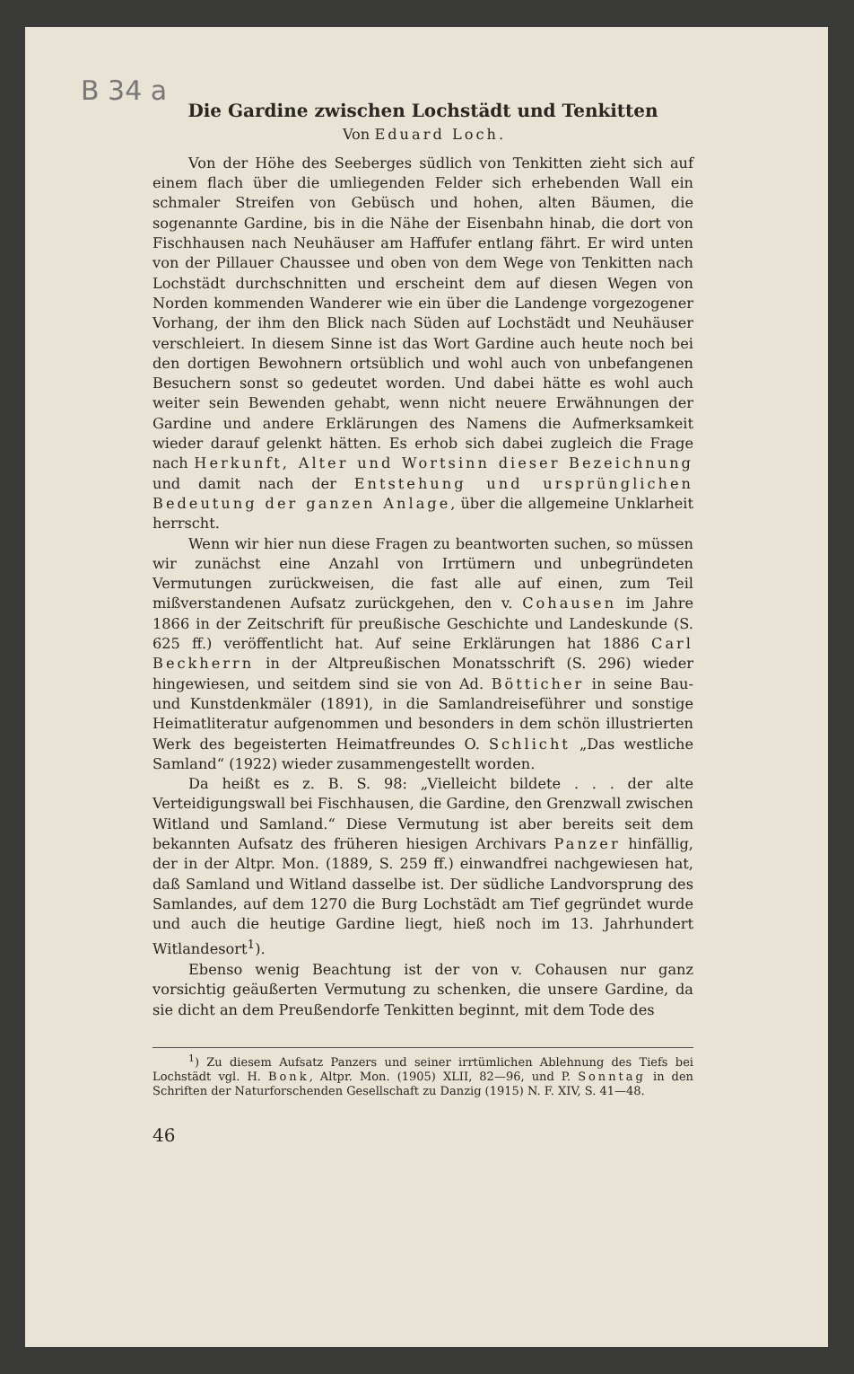B 34 a
Die Gardine zwischen Lochstädt und Tenkitten
Von Eduard Loch.
Von der Höhe des Seeberges südlich von Tenkitten zieht sich auf einem flach über die umliegenden Felder sich erhebenden Wall ein schmaler Streifen von Gebüsch und hohen, alten Bäumen, die sogenannte Gardine, bis in die Nähe der Eisenbahn hinab, die dort von Fischhausen nach Neuhäuser am Haffufer entlang fährt. Er wird unten von der Pillauer Chaussee und oben von dem Wege von Tenkitten nach Lochstädt durchschnitten und erscheint dem auf diesen Wegen von Norden kommenden Wanderer wie ein über die Landenge vorgezogener Vorhang, der ihm den Blick nach Süden auf Lochstädt und Neuhäuser verschleiert. In diesem Sinne ist das Wort Gardine auch heute noch bei den dortigen Bewohnern ortsüblich und wohl auch von unbefangenen Besuchern sonst so gedeutet worden. Und dabei hätte es wohl auch weiter sein Bewenden gehabt, wenn nicht neuere Erwähnungen der Gardine und andere Erklärungen des Namens die Aufmerksamkeit wieder darauf gelenkt hätten. Es erhob sich dabei zugleich die Frage nach Herkunft, Alter und Wortsinn dieser Bezeichnung und damit nach der Entstehung und ursprünglichen Bedeutung der ganzen Anlage, über die allgemeine Unklarheit herrscht.
Wenn wir hier nun diese Fragen zu beantworten suchen, so müssen wir zunächst eine Anzahl von Irrtümern und unbegründeten Vermutungen zurückweisen, die fast alle auf einen, zum Teil mißverstandenen Aufsatz zurückgehen, den v. Cohausen im Jahre 1866 in der Zeitschrift für preußische Geschichte und Landeskunde (S. 625 ff.) veröffentlicht hat. Auf seine Erklärungen hat 1886 Carl Beckherrn in der Altpreußischen Monatsschrift (S. 296) wieder hingewiesen, und seitdem sind sie von Ad. Bötticher in seine Bau- und Kunstdenkmäler (1891), in die Samlandreiseführer und sonstige Heimatliteratur aufgenommen und besonders in dem schön illustrierten Werk des begeisterten Heimatfreundes O. Schlicht „Das westliche Samland“ (1922) wieder zusammengestellt worden.
Da heißt es z. B. S. 98: „Vielleicht bildete . . . der alte Verteidigungswall bei Fischhausen, die Gardine, den Grenzwall zwischen Witland und Samland.“ Diese Vermutung ist aber bereits seit dem bekannten Aufsatz des früheren hiesigen Archivars Panzer hinfällig, der in der Altpr. Mon. (1889, S. 259 ff.) einwandfrei nachgewiesen hat, daß Samland und Witland dasselbe ist. Der südliche Landvorsprung des Samlandes, auf dem 1270 die Burg Lochstädt am Tief gegründet wurde und auch die heutige Gardine liegt, hieß noch im 13. Jahrhundert Witlandesort<sup>1</sup>).
Ebenso wenig Beachtung ist der von v. Cohausen nur ganz vorsichtig geäußerten Vermutung zu schenken, die unsere Gardine, da sie dicht an dem Preußendorfe Tenkitten beginnt, mit dem Tode des
<sup>1</sup>) Zu diesem Aufsatz Panzers und seiner irrtümlichen Ablehnung des Tiefs bei Lochstädt vgl. H. Bonk, Altpr. Mon. (1905) XLII, 82—96, und P. Sonntag in den Schriften der Naturforschenden Gesellschaft zu Danzig (1915) N. F. XIV, S. 41—48.
46